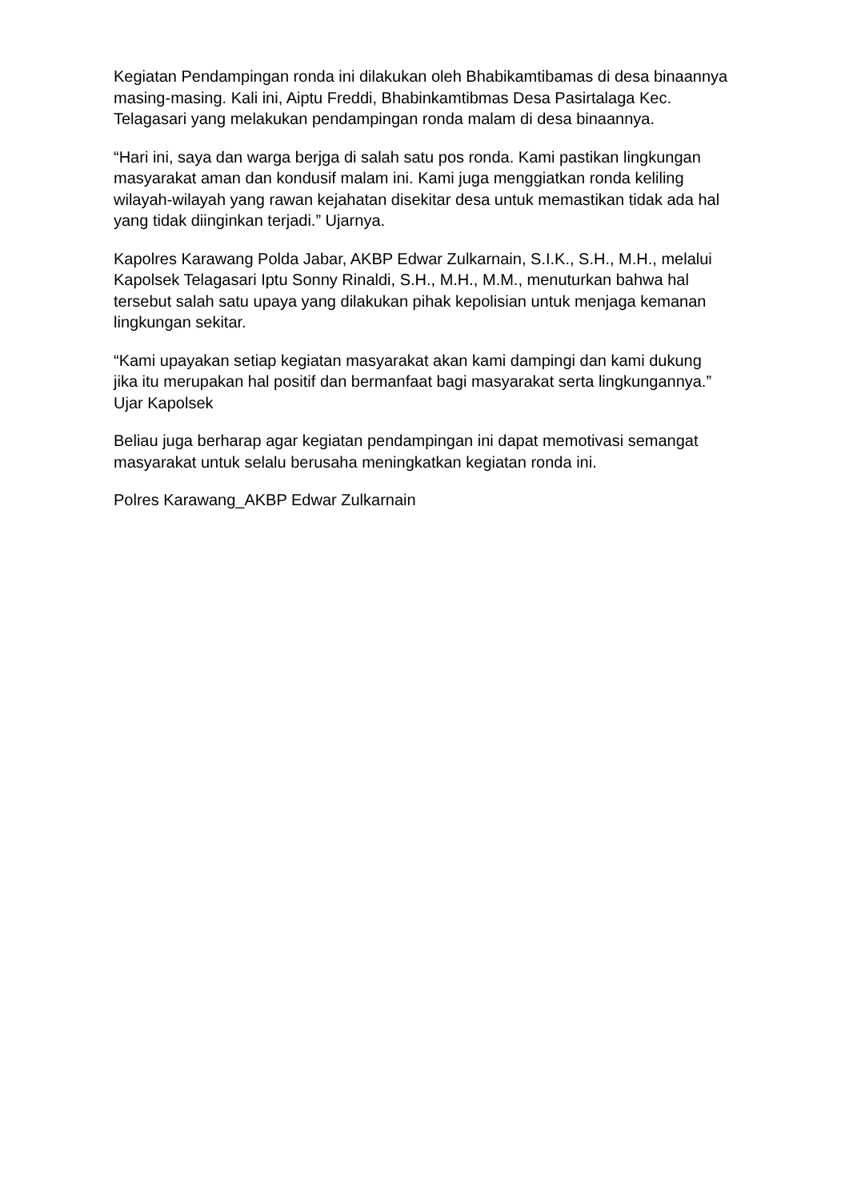Kegiatan Pendampingan ronda ini dilakukan oleh Bhabikamtibamas di desa binaannya masing-masing. Kali ini, Aiptu Freddi, Bhabinkamtibmas Desa Pasirtalaga Kec. Telagasari yang melakukan pendampingan ronda malam di desa binaannya.
“Hari ini, saya dan warga berjga di salah satu pos ronda. Kami pastikan lingkungan masyarakat aman dan kondusif malam ini. Kami juga menggiatkan ronda keliling wilayah-wilayah yang rawan kejahatan disekitar desa untuk memastikan tidak ada hal yang tidak diinginkan terjadi.” Ujarnya.
Kapolres Karawang Polda Jabar, AKBP Edwar Zulkarnain, S.I.K., S.H., M.H., melalui Kapolsek Telagasari Iptu Sonny Rinaldi, S.H., M.H., M.M., menuturkan bahwa hal tersebut salah satu upaya yang dilakukan pihak kepolisian untuk menjaga kemanan lingkungan sekitar.
“Kami upayakan setiap kegiatan masyarakat akan kami dampingi dan kami dukung jika itu merupakan hal positif dan bermanfaat bagi masyarakat serta lingkungannya.” Ujar Kapolsek
Beliau juga berharap agar kegiatan pendampingan ini dapat memotivasi semangat masyarakat untuk selalu berusaha meningkatkan kegiatan ronda ini.
Polres Karawang_AKBP Edwar Zulkarnain